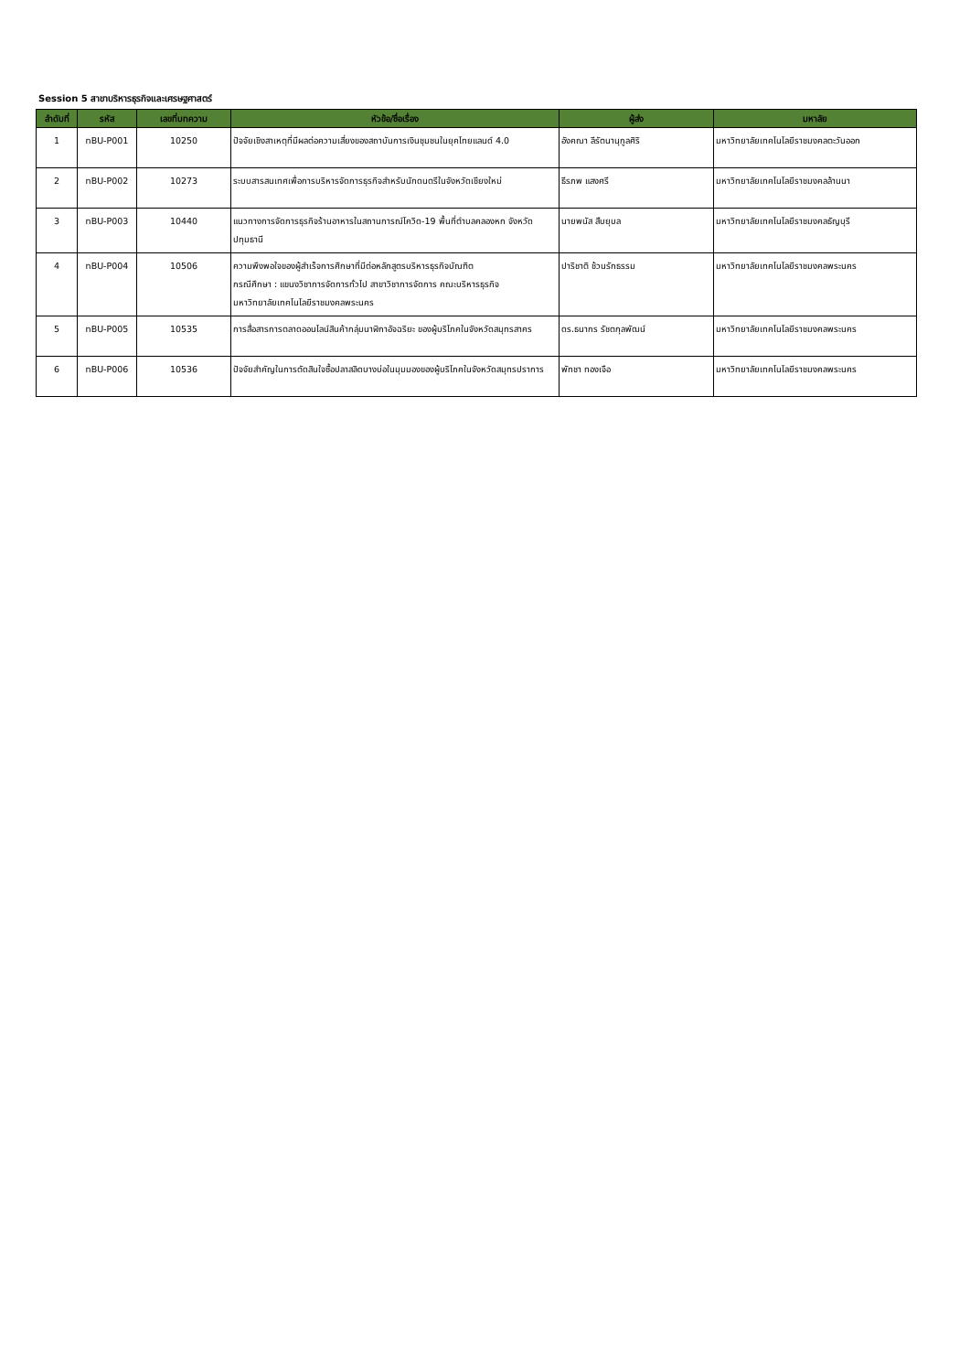Session 5 สาขาบริหารธุรกิจและเศรษฐศาสตร์
| ลำดับที่ | รหัส | เลขที่บทความ | หัวข้อ/ชื่อเรื่อง | ผู้ส่ง | มหาลัย |
| --- | --- | --- | --- | --- | --- |
| 1 | nBU-P001 | 10250 | ปัจจัยเชิงสาเหตุที่มีผลต่อความเสี่ยงของสถาบันการเงินชุมชนในยุคไทยแลนด์ 4.0 | อังคณา ลีรัตนานุกูลศิริ | มหาวิทยาลัยเทคโนโลยีราชมงคลตะวันออก |
| 2 | nBU-P002 | 10273 | ระบบสารสนเทศเพื่อการบริหารจัดการธุรกิจสำหรับนักดนตรีในจังหวัดเชียงใหม่ | ธีรภพ แสงศรี | มหาวิทยาลัยเทคโนโลยีราชมงคลล้านนา |
| 3 | nBU-P003 | 10440 | แนวทางการจัดการธุรกิจร้านอาหารในสถานการณ์โควิด-19 พื้นที่ตำบลคลองหก จังหวัดปทุมธานี | นายพนัส สืบยุบล | มหาวิทยาลัยเทคโนโลยีราชมงคลธัญบุรี |
| 4 | nBU-P004 | 10506 | ความพึงพอใจของผู้สำเร็จการศึกษาที่มีต่อหลักสูตรบริหารธุรกิจบัณฑิต กรณีศึกษา : แขนงวิชาการจัดการทั่วไป สาขาวิชาการจัดการ คณะบริหารธุรกิจ มหาวิทยาลัยเทคโนโลยีราชมงคลพระนคร | ปาริชาติ ช้วนรักธรรม | มหาวิทยาลัยเทคโนโลยีราชมงคลพระนคร |
| 5 | nBU-P005 | 10535 | การสื่อสารการตลาดออนไลน์สินค้ากลุ่มนาฬิกาอัจฉริยะ ของผู้บริโภคในจังหวัดสมุทรสาคร | ดร.ธนากร รัชตกุลพัฒน์ | มหาวิทยาลัยเทคโนโลยีราชมงคลพระนคร |
| 6 | nBU-P006 | 10536 | ปัจจัยสำคัญในการตัดสินใจซื้อปลาสลิดบางบ่อในมุมมองของผู้บริโภคในจังหวัดสมุทรปราการ | พัทชา ทองเจือ | มหาวิทยาลัยเทคโนโลยีราชมงคลพระนคร |